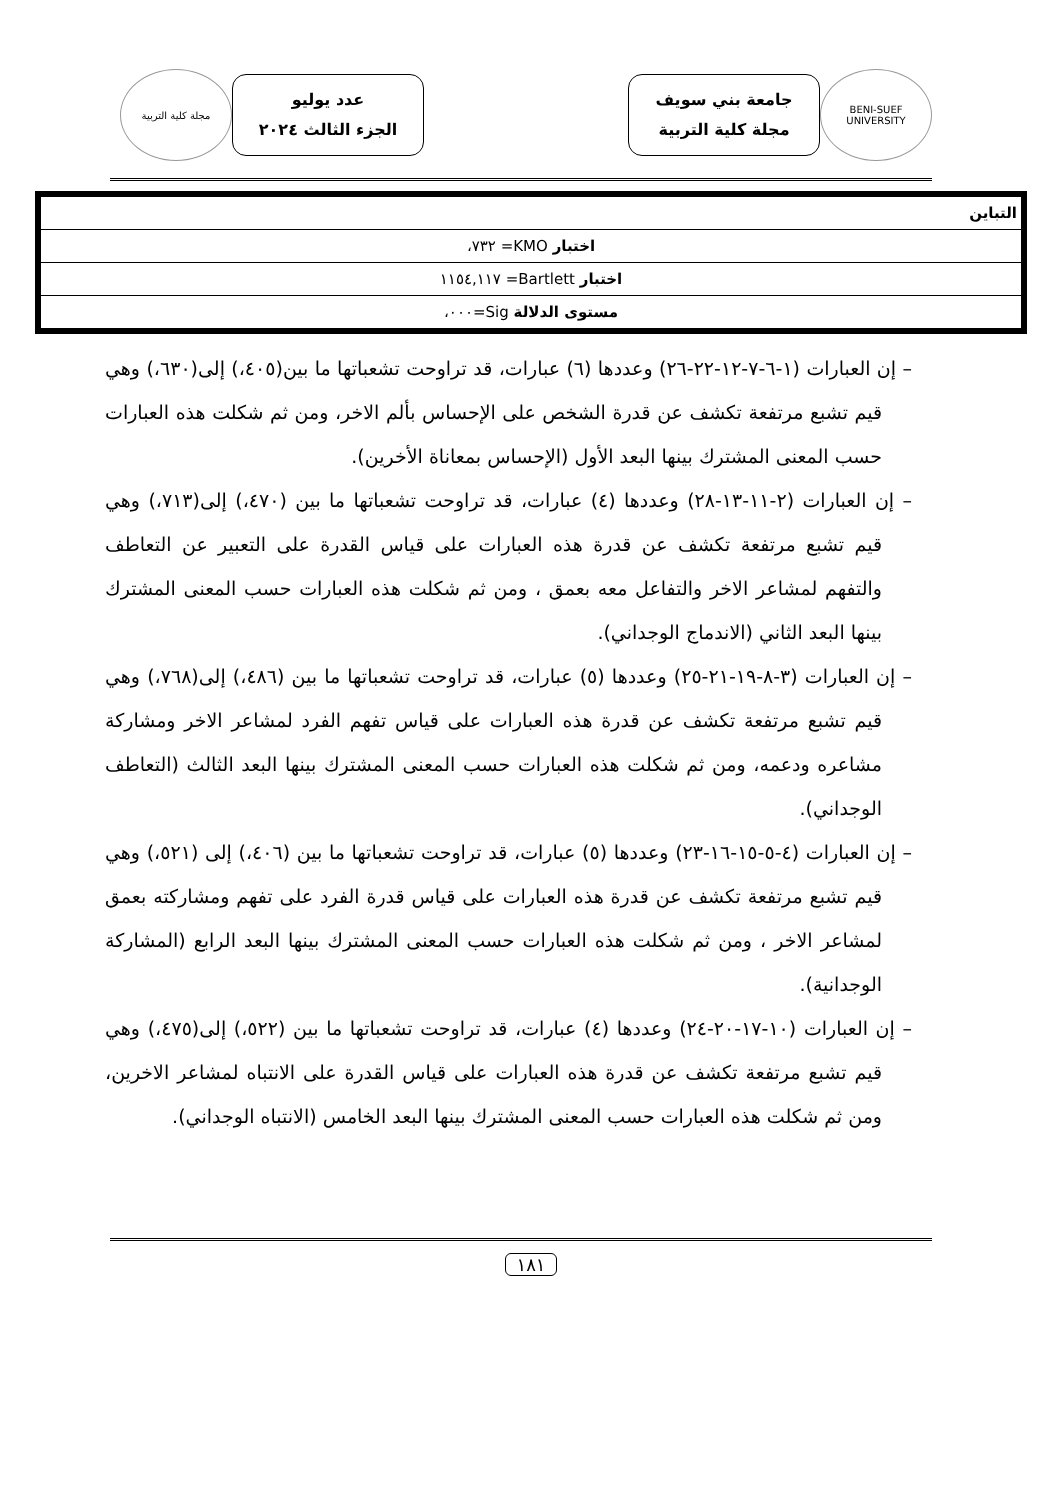BENI-SUEF UNIVERSITY
جامعة بني سويف
مجلة كلية التربية
عدد يوليو
الجزء الثالث ٢٠٢٤
مجلة كلية التربية
| التباين |
| اختبار KMO= ٧٣٢، |
| اختبار Bartlett= ١١٥٤,١١٧ |
| مستوى الدلالة Sig=٠٠٠، |
– إن العبارات (١-٦-٧-١٢-٢٢-٢٦) وعددها (٦) عبارات، قد تراوحت تشعباتها ما بين(٤٠٥،) إلى(٦٣٠،) وهي قيم تشبع مرتفعة تكشف عن قدرة الشخص على الإحساس بألم الاخر، ومن ثم شكلت هذه العبارات حسب المعنى المشترك بينها البعد الأول (الإحساس بمعاناة الأخرين).
– إن العبارات (٢-١١-١٣-٢٨) وعددها (٤) عبارات، قد تراوحت تشعباتها ما بين (٤٧٠،) إلى(٧١٣،) وهي قيم تشبع مرتفعة تكشف عن قدرة هذه العبارات على قياس القدرة على التعبير عن التعاطف والتفهم لمشاعر الاخر والتفاعل معه بعمق ، ومن ثم شكلت هذه العبارات حسب المعنى المشترك بينها البعد الثاني (الاندماج الوجداني).
– إن العبارات (٣-٨-١٩-٢١-٢٥) وعددها (٥) عبارات، قد تراوحت تشعباتها ما بين (٤٨٦،) إلى(٧٦٨،) وهي قيم تشبع مرتفعة تكشف عن قدرة هذه العبارات على قياس تفهم الفرد لمشاعر الاخر ومشاركة مشاعره ودعمه، ومن ثم شكلت هذه العبارات حسب المعنى المشترك بينها البعد الثالث (التعاطف الوجداني).
– إن العبارات (٤-٥-١٥-١٦-٢٣) وعددها (٥) عبارات، قد تراوحت تشعباتها ما بين (٤٠٦،) إلى (٥٢١،) وهي قيم تشبع مرتفعة تكشف عن قدرة هذه العبارات على قياس قدرة الفرد على تفهم ومشاركته بعمق لمشاعر الاخر ، ومن ثم شكلت هذه العبارات حسب المعنى المشترك بينها البعد الرابع (المشاركة الوجدانية).
– إن العبارات (١٠-١٧-٢٠-٢٤) وعددها (٤) عبارات، قد تراوحت تشعباتها ما بين (٥٢٢،) إلى(٤٧٥،) وهي قيم تشبع مرتفعة تكشف عن قدرة هذه العبارات على قياس القدرة على الانتباه لمشاعر الاخرين، ومن ثم شكلت هذه العبارات حسب المعنى المشترك بينها البعد الخامس (الانتباه الوجداني).
١٨١